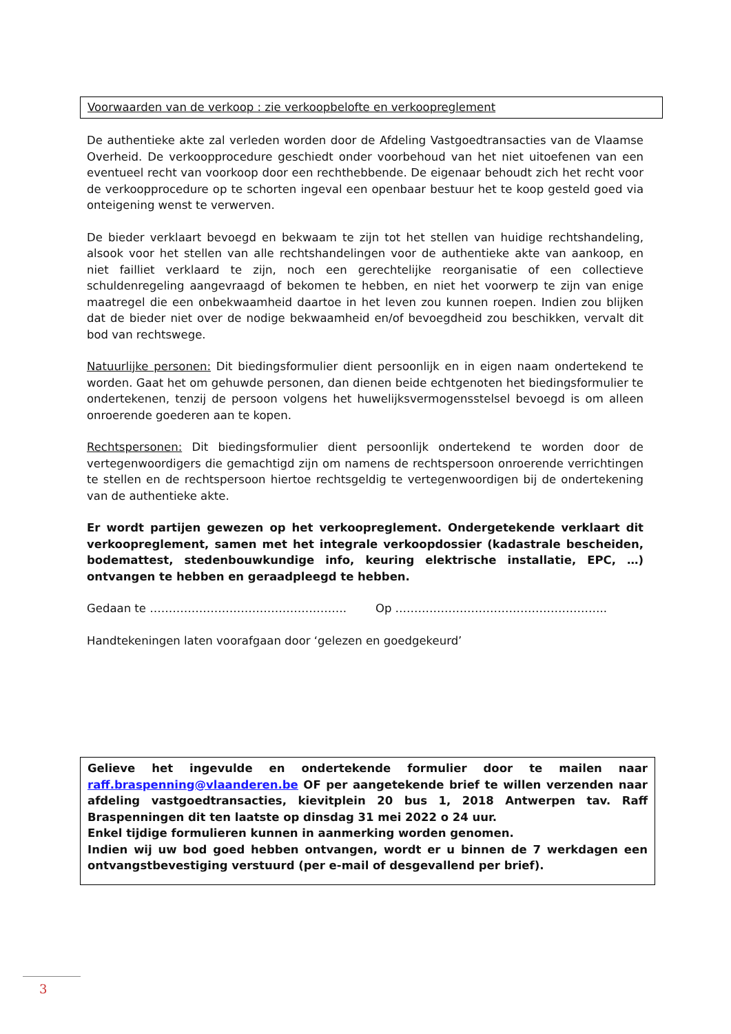Voorwaarden van de verkoop : zie verkoopbelofte en verkoopreglement
De authentieke akte zal verleden worden door de Afdeling Vastgoedtransacties van de Vlaamse Overheid. De verkoopprocedure geschiedt onder voorbehoud van het niet uitoefenen van een eventueel recht van voorkoop door een rechthebbende. De eigenaar behoudt zich het recht voor de verkoopprocedure op te schorten ingeval een openbaar bestuur het te koop gesteld goed via onteigening wenst te verwerven.
De bieder verklaart bevoegd en bekwaam te zijn tot het stellen van huidige rechtshandeling, alsook voor het stellen van alle rechtshandelingen voor de authentieke akte van aankoop, en niet failliet verklaard te zijn, noch een gerechtelijke reorganisatie of een collectieve schuldenregeling aangevraagd of bekomen te hebben, en niet het voorwerp te zijn van enige maatregel die een onbekwaamheid daartoe in het leven zou kunnen roepen. Indien zou blijken dat de bieder niet over de nodige bekwaamheid en/of bevoegdheid zou beschikken, vervalt dit bod van rechtswege.
Natuurlijke personen: Dit biedingsformulier dient persoonlijk en in eigen naam ondertekend te worden. Gaat het om gehuwde personen, dan dienen beide echtgenoten het biedingsformulier te ondertekenen, tenzij de persoon volgens het huwelijksvermogensstelsel bevoegd is om alleen onroerende goederen aan te kopen.
Rechtspersonen: Dit biedingsformulier dient persoonlijk ondertekend te worden door de vertegenwoordigers die gemachtigd zijn om namens de rechtspersoon onroerende verrichtingen te stellen en de rechtspersoon hiertoe rechtsgeldig te vertegenwoordigen bij de ondertekening van de authentieke akte.
Er wordt partijen gewezen op het verkoopreglement. Ondergetekende verklaart dit verkoopreglement, samen met het integrale verkoopdossier (kadastrale bescheiden, bodemattest, stedenbouwkundige info, keuring elektrische installatie, EPC, …) ontvangen te hebben en geraadpleegd te hebben.
Gedaan te ……………………………………………. Op ………………………………………………..
Handtekeningen laten voorafgaan door ‘gelezen en goedgekeurd’
Gelieve het ingevulde en ondertekende formulier door te mailen naar raff.braspenning@vlaanderen.be OF per aangetekende brief te willen verzenden naar afdeling vastgoedtransacties, kievitplein 20 bus 1, 2018 Antwerpen tav. Raff Braspenningen dit ten laatste op dinsdag 31 mei 2022 o 24 uur.
Enkel tijdige formulieren kunnen in aanmerking worden genomen.
Indien wij uw bod goed hebben ontvangen, wordt er u binnen de 7 werkdagen een ontvangstbevestiging verstuurd (per e-mail of desgevallend per brief).
3